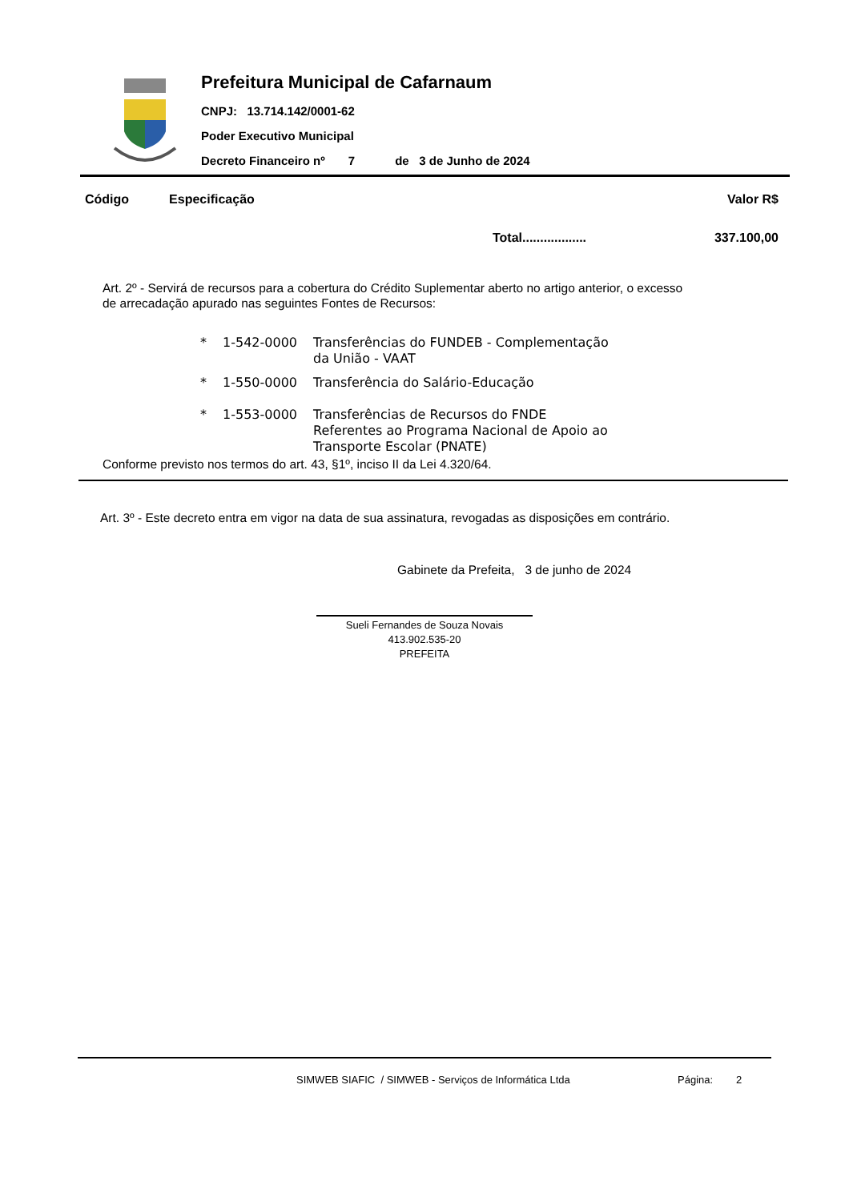Prefeitura Municipal de Cafarnaum
CNPJ: 13.714.142/0001-62
Poder Executivo Municipal
Decreto Financeiro nº 7 de 3 de Junho de 2024
Código Especificação Valor R$
Total.................. 337.100,00
Art. 2º - Servirá de recursos para a cobertura do Crédito Suplementar aberto no artigo anterior, o excesso de arrecadação apurado nas seguintes Fontes de Recursos:
| * | 1-542-0000 | Transferências do FUNDEB - Complementação da União - VAAT |
| * | 1-550-0000 | Transferência do Salário-Educação |
| * | 1-553-0000 | Transferências de Recursos do FNDE Referentes ao Programa Nacional de Apoio ao Transporte Escolar (PNATE) |
Conforme previsto nos termos do art. 43, §1º, inciso II da Lei 4.320/64.
Art. 3º - Este decreto entra em vigor na data de sua assinatura, revogadas as disposições em contrário.
Gabinete da Prefeita, 3 de junho de 2024
Sueli Fernandes de Souza Novais
413.902.535-20
PREFEITA
SIMWEB SIAFIC / SIMWEB - Serviços de Informática Ltda
Página: 2